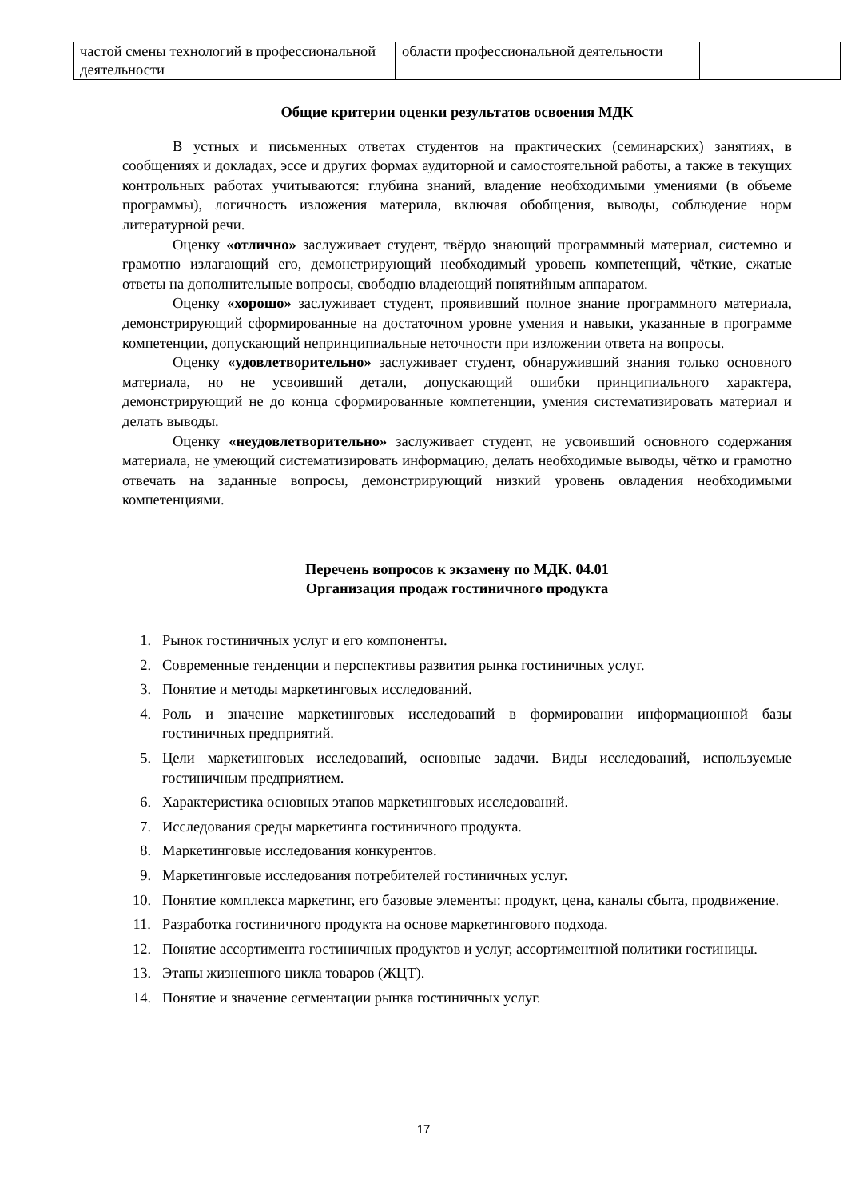| частой смены технологий в профессиональной деятельности | области профессиональной деятельности | |
Общие критерии оценки результатов освоения МДК
В устных и письменных ответах студентов на практических (семинарских) занятиях, в сообщениях и докладах, эссе и других формах аудиторной и самостоятельной работы, а также в текущих контрольных работах учитываются: глубина знаний, владение необходимыми умениями (в объеме программы), логичность изложения материла, включая обобщения, выводы, соблюдение норм литературной речи.
Оценку «отлично» заслуживает студент, твёрдо знающий программный материал, системно и грамотно излагающий его, демонстрирующий необходимый уровень компетенций, чёткие, сжатые ответы на дополнительные вопросы, свободно владеющий понятийным аппаратом.
Оценку «хорошо» заслуживает студент, проявивший полное знание программного материала, демонстрирующий сформированные на достаточном уровне умения и навыки, указанные в программе компетенции, допускающий непринципиальные неточности при изложении ответа на вопросы.
Оценку «удовлетворительно» заслуживает студент, обнаруживший знания только основного материала, но не усвоивший детали, допускающий ошибки принципиального характера, демонстрирующий не до конца сформированные компетенции, умения систематизировать материал и делать выводы.
Оценку «неудовлетворительно» заслуживает студент, не усвоивший основного содержания материала, не умеющий систематизировать информацию, делать необходимые выводы, чётко и грамотно отвечать на заданные вопросы, демонстрирующий низкий уровень овладения необходимыми компетенциями.
Перечень вопросов к экзамену по МДК. 04.01
Организация продаж гостиничного продукта
1. Рынок гостиничных услуг и его компоненты.
2. Современные тенденции и перспективы развития рынка гостиничных услуг.
3. Понятие и методы маркетинговых исследований.
4. Роль и значение маркетинговых исследований в формировании информационной базы гостиничных предприятий.
5. Цели маркетинговых исследований, основные задачи. Виды исследований, используемые гостиничным предприятием.
6. Характеристика основных этапов маркетинговых исследований.
7. Исследования среды маркетинга гостиничного продукта.
8. Маркетинговые исследования конкурентов.
9. Маркетинговые исследования потребителей гостиничных услуг.
10. Понятие комплекса маркетинг, его базовые элементы: продукт, цена, каналы сбыта, продвижение.
11. Разработка гостиничного продукта на основе маркетингового подхода.
12. Понятие ассортимента гостиничных продуктов и услуг, ассортиментной политики гостиницы.
13. Этапы жизненного цикла товаров (ЖЦТ).
14. Понятие и значение сегментации рынка гостиничных услуг.
17